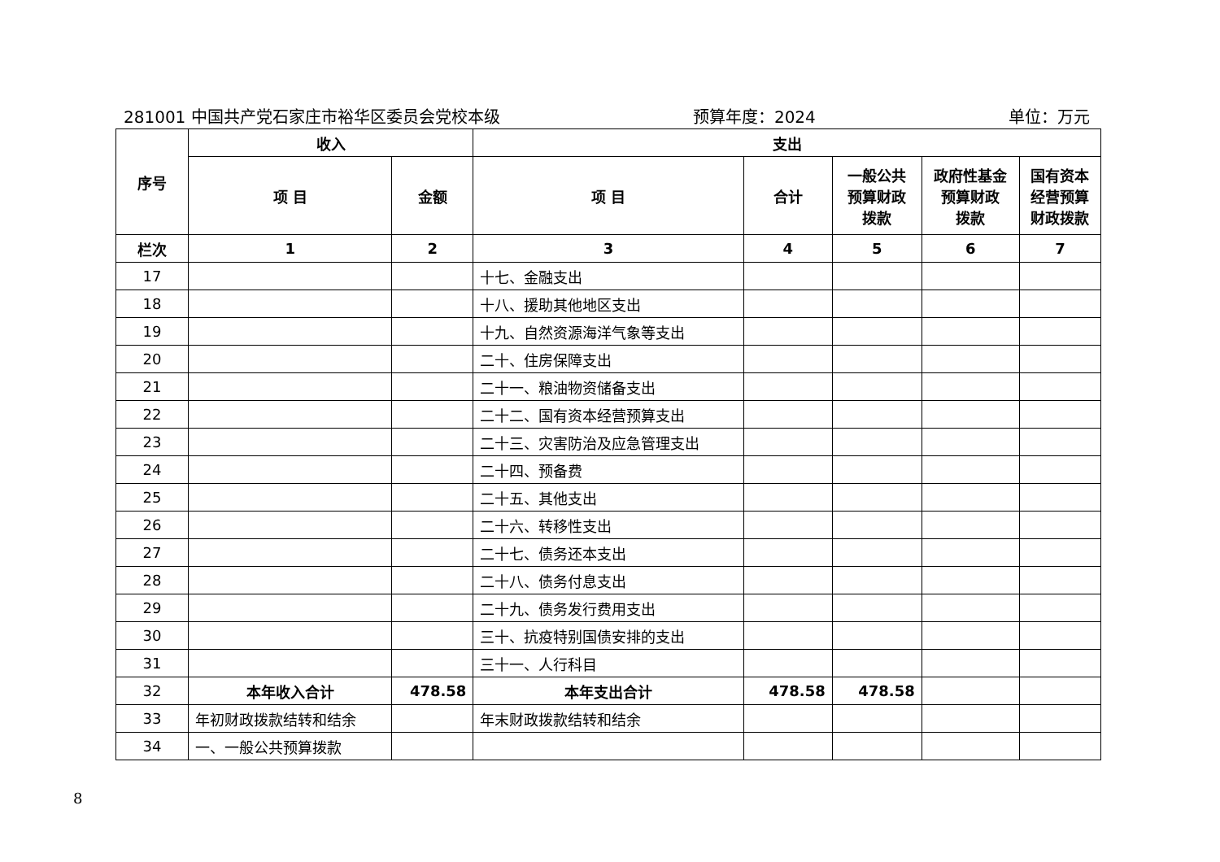281001 中国共产党石家庄市裕华区委员会党校本级 预算年度：2024 单位：万元
| 序号 | 收入 | | 支出 | | | | |
| --- | --- | --- | --- | --- | --- | --- | --- |
| | 项 目 | 金额 | 项 目 | 合计 | 一般公共 预算财政 拨款 | 政府性基金 预算财政 拨款 | 国有资本 经营预算 财政拨款 |
| 栏次 | 1 | 2 | 3 | 4 | 5 | 6 | 7 |
| 17 | | | 十七、金融支出 | | | | |
| 18 | | | 十八、援助其他地区支出 | | | | |
| 19 | | | 十九、自然资源海洋气象等支出 | | | | |
| 20 | | | 二十、住房保障支出 | | | | |
| 21 | | | 二十一、粮油物资储备支出 | | | | |
| 22 | | | 二十二、国有资本经营预算支出 | | | | |
| 23 | | | 二十三、灾害防治及应急管理支出 | | | | |
| 24 | | | 二十四、预备费 | | | | |
| 25 | | | 二十五、其他支出 | | | | |
| 26 | | | 二十六、转移性支出 | | | | |
| 27 | | | 二十七、债务还本支出 | | | | |
| 28 | | | 二十八、债务付息支出 | | | | |
| 29 | | | 二十九、债务发行费用支出 | | | | |
| 30 | | | 三十、抗疫特别国债安排的支出 | | | | |
| 31 | | | 三十一、人行科目 | | | | |
| 32 | 本年收入合计 | 478.58 | 本年支出合计 | 478.58 | 478.58 | | |
| 33 | 年初财政拨款结转和结余 | | 年末财政拨款结转和结余 | | | | |
| 34 | 一、一般公共预算拨款 | | | | | | |
8